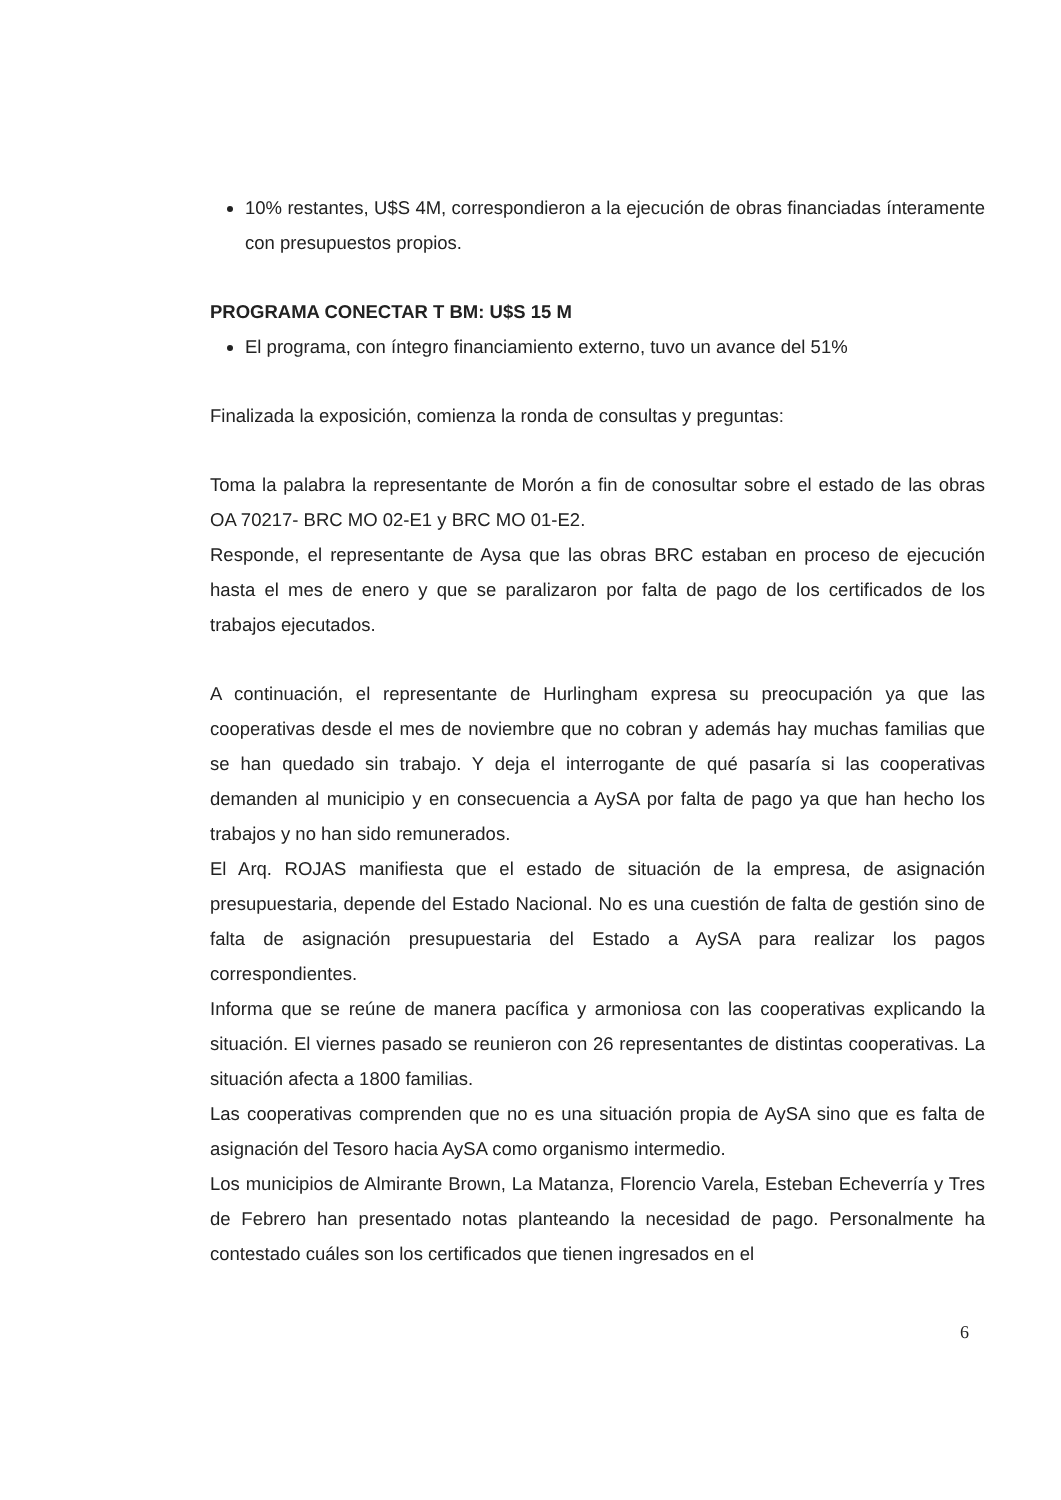10% restantes, U$S 4M, correspondieron a la ejecución de obras financiadas ínteramente con presupuestos propios.
PROGRAMA CONECTAR T BM: U$S 15 M
El programa, con íntegro financiamiento externo, tuvo un avance del 51%
Finalizada la exposición, comienza la ronda de consultas y preguntas:
Toma la palabra la representante de Morón a fin de conosultar sobre el estado de las obras OA 70217- BRC MO 02-E1 y BRC MO 01-E2.
Responde, el representante de Aysa que las obras BRC estaban en proceso de ejecución hasta el mes de enero y que se paralizaron por falta de pago de los certificados de los trabajos ejecutados.
A continuación, el representante de Hurlingham expresa su preocupación ya que las cooperativas desde el mes de noviembre que no cobran y además hay muchas familias que se han quedado sin trabajo. Y deja el interrogante de qué pasaría si las cooperativas demanden al municipio y en consecuencia a AySA por falta de pago ya que han hecho los trabajos y no han sido remunerados.
El Arq. ROJAS manifiesta que el estado de situación de la empresa, de asignación presupuestaria, depende del Estado Nacional. No es una cuestión de falta de gestión sino de falta de asignación presupuestaria del Estado a AySA para realizar los pagos correspondientes.
Informa que se reúne de manera pacífica y armoniosa con las cooperativas explicando la situación. El viernes pasado se reunieron con 26 representantes de distintas cooperativas. La situación afecta a 1800 familias.
Las cooperativas comprenden que no es una situación propia de AySA sino que es falta de asignación del Tesoro hacia AySA como organismo intermedio.
Los municipios de Almirante Brown, La Matanza, Florencio Varela, Esteban Echeverría y Tres de Febrero han presentado notas planteando la necesidad de pago. Personalmente ha contestado cuáles son los certificados que tienen ingresados en el
6